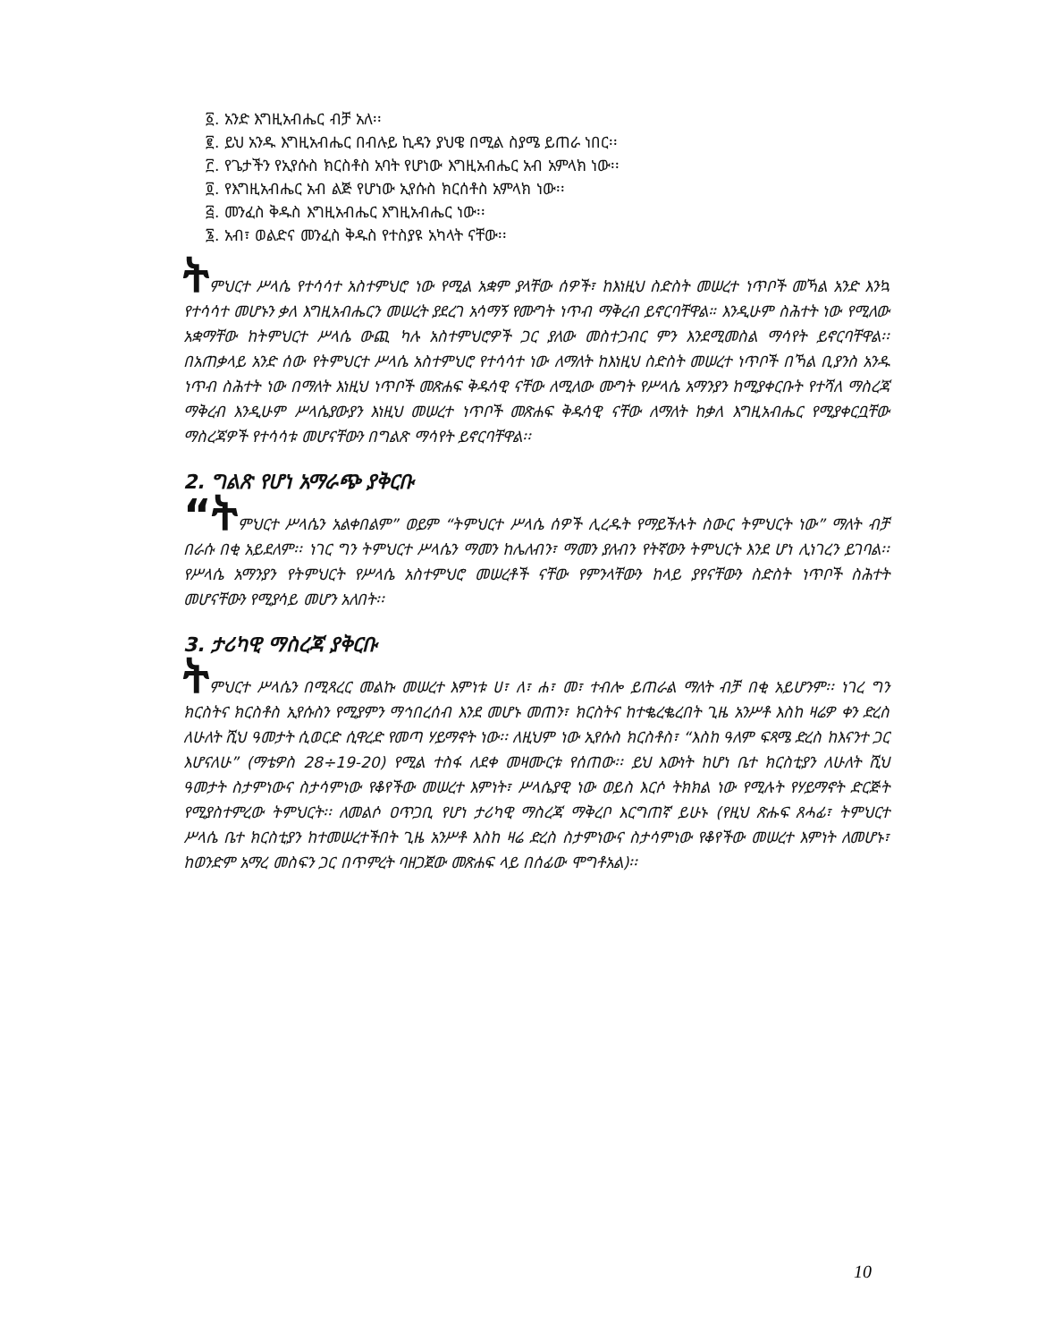፩. አንድ እግዚአብሔር ብቻ አለ፡፡
፪. ይህ አንዱ እግዚአብሔር በብሉይ ኪዳን ያህዌ በሚል ስያሜ ይጠራ ነበር፡፡
፫. የጌታችን የኢየሱስ ክርስቶስ አባት የሆነው እግዚአብሔር አብ አምላክ ነው፡፡
፬. የእግዚአብሔር አብ ልጅ የሆነው ኢየሱስ ክርሰቶስ አምላክ ነው፡፡
፭. መንፈስ ቅዱስ እግዚአብሔር እግዚአብሔር ነው፡፡
፮. አብ፣ ወልድና መንፈስ ቅዱስ የተስያዩ አካላት ናቸው፡፡
ትምህርተ ሥላሴ የተሳሳተ አስተምህሮ ነው የሚል አቋም ያላቸው ሰዎች፣ ከእነዚህ ስድስት መሠረተ ነጥቦች መኻል አንድ እንኳ የተሳሳተ መሆኑን ቃለ እግዚአብሔርን መሠረት ያደረገ አሳማኝ የሙግት ነጥብ ማቅረብ ይኖርባቸዋል። እንዲሁም ስሕተት ነው የሚለው አቋማቸው ከትምህርተ ሥላሴ ውጪ ካሉ አስተምህሮዎች ጋር ያለው መስተጋብር ምን እንደሚመስል ማሳየት ይኖርባቸዋል፡፡ በአጠቃላይ አንድ ሰው የትምህርተ ሥላሴ አስተምህሮ የተሳሳተ ነው ለማለት ከእነዚህ ስድስት መሠረተ ነጥቦች በኻል ቢያንስ አንዱ ነጥብ ስሕተት ነው በማለት እነዚህ ነጥቦች መጽሐፍ ቅዱሳዊ ናቸው ለሚለው ሙግት የሥላሴ አማንያን ከሚያቀርቡት የተሻለ ማስረጃ ማቅረብ እንዲሁም ሥላሴያውያን እነዚህ መሠረተ ነጥቦች መጽሐፍ ቅዱሳዊ ናቸው ለማለት ከቃለ እግዚአብሔር የሚያቀርቧቸው ማስረጃዎች የተሳሳቱ መሆናቸውን በግልጽ ማሳየት ይኖርባቸዋል፡፡
2. ግልጽ የሆነ አማራጭ ያቅርቡ
“ትምህርተ ሥላሴን አልቀበልም” ወይም “ትምህርተ ሥላሴ ሰዎች ሊረዱት የማይችሉት ስውር ትምህርት ነው” ማለት ብቻ በራሱ በቂ አይደለም፡፡ ነገር ግን ትምህርተ ሥላሴን ማመን ከሌለብን፣ ማመን ያለብን የትኛውን ትምህርት እንደ ሆነ ሊነገረን ይገባል፡፡ የሥላሴ አማንያን የትምህርት የሥላሴ አስተምህሮ መሠረቶች ናቸው የምንላቸውን ከላይ ያየናቸውን ስድስት ነጥቦች ስሕተት መሆናቸውን የሚያሳይ መሆን አለበት፡፡
3. ታሪካዊ ማስረጃ ያቅርቡ
ትምህርተ ሥላሴን በሚጻረር መልኩ መሠረተ እምነቱ ሀ፣ ለ፣ ሐ፣ መ፣ ተብሎ ይጠራል ማለት ብቻ በቂ አይሆንም፡፡ ነገረ ግን ክርስትና ክርስቶስ ኢየሱስን የሚያምን ማኅበረሰብ እንደ መሆኑ መጠን፣ ክርስትና ከተቈረቈረበት ጊዜ አንሥቶ እስከ ዛሬዎ ቀን ድረስ ለሁለት ሺህ ዓመታት ሲወርድ ሲዋረድ የመጣ ሃይማኖት ነው፡፡ ለዚህም ነው ኢየሱስ ክርስቶስ፣ “እስከ ዓለም ፍጻሜ ድረስ ከእናንተ ጋር እሆናለሁ” (ማቴዎስ 28÷19-20) የሚል ተስፋ ለደቀ መዛሙርቱ የሰጠው፡፡ ይህ እውነት ከሆነ ቤተ ክርስቲያን ለሁለት ሺህ ዓመታት ስታምነውና ስታሳምነው የቆየችው መሠረተ እምነት፣ ሥላሴያዊ ነው ወይስ እርሶ ትክክል ነው የሚሉት የሃይማኖት ድርጅት የሚያስተምረው ትምህርት፡፡ ለመልሶ ዐጥጋቢ የሆነ ታሪካዊ ማስረጃ ማቅረቦ እርግጠኛ ይሁኑ (የዚህ ጽሑፍ ጸሓፊ፣ ትምህርተ ሥላሴ ቤተ ክርስቲያን ከተመሠረተችበት ጊዜ አንሥቶ እስከ ዛሬ ድረስ ስታምነውና ስታሳምነው የቆየችው መሠረተ እምነት ለመሆኑ፣ ከወንድም አማረ መስፍን ጋር በጥምረት ባዘጋጀው መጽሐፍ ላይ በሰፊው ሞግቶአል)፡፡
10